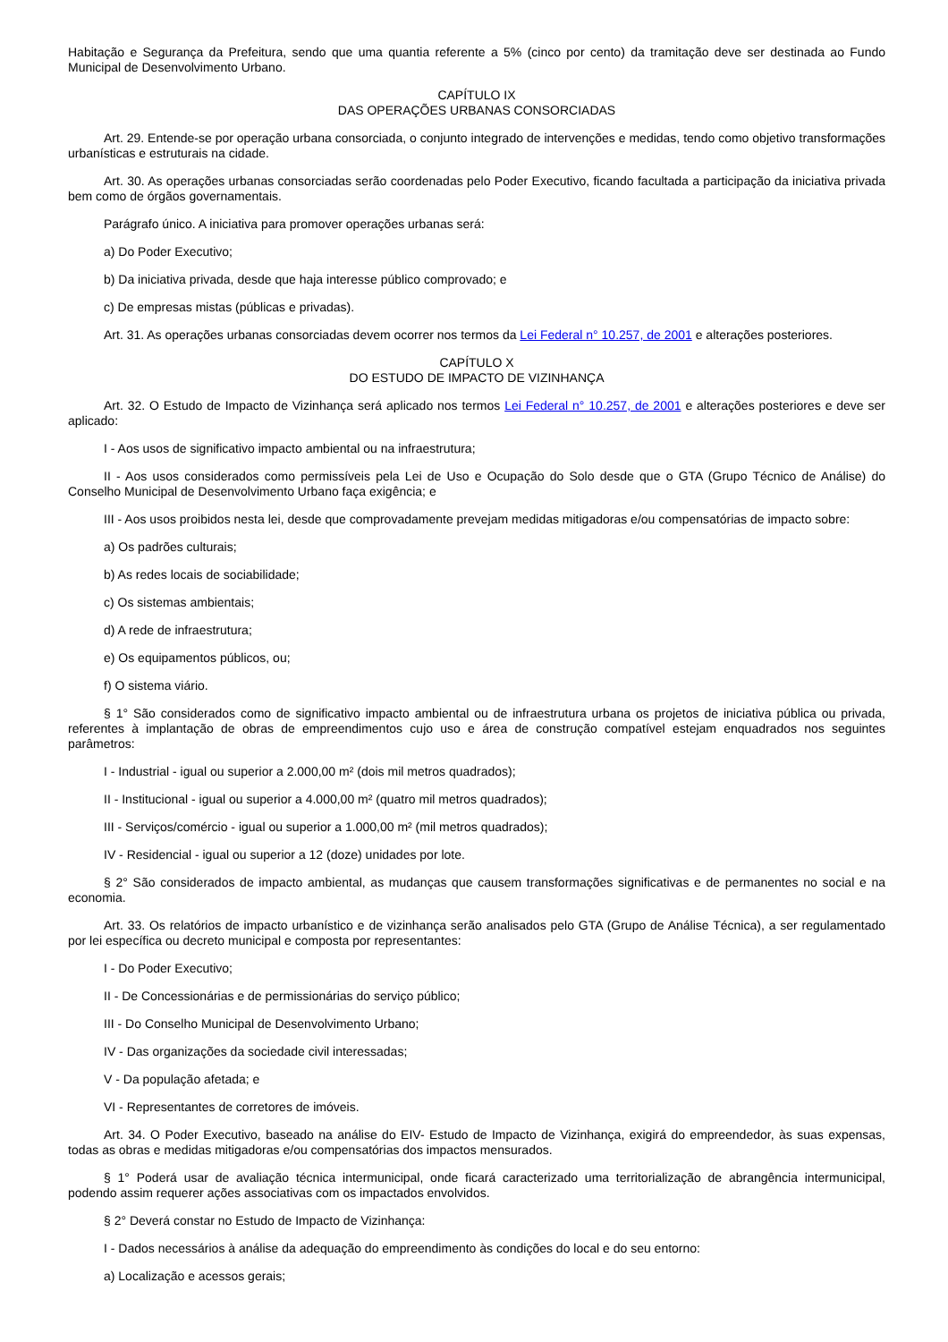Habitação e Segurança da Prefeitura, sendo que uma quantia referente a 5% (cinco por cento) da tramitação deve ser destinada ao Fundo Municipal de Desenvolvimento Urbano.
CAPÍTULO IX
DAS OPERAÇÕES URBANAS CONSORCIADAS
Art. 29. Entende-se por operação urbana consorciada, o conjunto integrado de intervenções e medidas, tendo como objetivo transformações urbanísticas e estruturais na cidade.
Art. 30. As operações urbanas consorciadas serão coordenadas pelo Poder Executivo, ficando facultada a participação da iniciativa privada bem como de órgãos governamentais.
Parágrafo único. A iniciativa para promover operações urbanas será:
a) Do Poder Executivo;
b) Da iniciativa privada, desde que haja interesse público comprovado; e
c) De empresas mistas (públicas e privadas).
Art. 31. As operações urbanas consorciadas devem ocorrer nos termos da Lei Federal n° 10.257, de 2001 e alterações posteriores.
CAPÍTULO X
DO ESTUDO DE IMPACTO DE VIZINHANÇA
Art. 32. O Estudo de Impacto de Vizinhança será aplicado nos termos Lei Federal n° 10.257, de 2001 e alterações posteriores e deve ser aplicado:
I - Aos usos de significativo impacto ambiental ou na infraestrutura;
II - Aos usos considerados como permissíveis pela Lei de Uso e Ocupação do Solo desde que o GTA (Grupo Técnico de Análise) do Conselho Municipal de Desenvolvimento Urbano faça exigência; e
III - Aos usos proibidos nesta lei, desde que comprovadamente prevejam medidas mitigadoras e/ou compensatórias de impacto sobre:
a) Os padrões culturais;
b) As redes locais de sociabilidade;
c) Os sistemas ambientais;
d) A rede de infraestrutura;
e) Os equipamentos públicos, ou;
f) O sistema viário.
§ 1° São considerados como de significativo impacto ambiental ou de infraestrutura urbana os projetos de iniciativa pública ou privada, referentes à implantação de obras de empreendimentos cujo uso e área de construção compatível estejam enquadrados nos seguintes parâmetros:
I - Industrial - igual ou superior a 2.000,00 m² (dois mil metros quadrados);
II - Institucional - igual ou superior a 4.000,00 m² (quatro mil metros quadrados);
III - Serviços/comércio - igual ou superior a 1.000,00 m² (mil metros quadrados);
IV - Residencial - igual ou superior a 12 (doze) unidades por lote.
§ 2° São considerados de impacto ambiental, as mudanças que causem transformações significativas e de permanentes no social e na economia.
Art. 33. Os relatórios de impacto urbanístico e de vizinhança serão analisados pelo GTA (Grupo de Análise Técnica), a ser regulamentado por lei específica ou decreto municipal e composta por representantes:
I - Do Poder Executivo;
II - De Concessionárias e de permissionárias do serviço público;
III - Do Conselho Municipal de Desenvolvimento Urbano;
IV - Das organizações da sociedade civil interessadas;
V - Da população afetada; e
VI - Representantes de corretores de imóveis.
Art. 34. O Poder Executivo, baseado na análise do EIV- Estudo de Impacto de Vizinhança, exigirá do empreendedor, às suas expensas, todas as obras e medidas mitigadoras e/ou compensatórias dos impactos mensurados.
§ 1° Poderá usar de avaliação técnica intermunicipal, onde ficará caracterizado uma territorialização de abrangência intermunicipal, podendo assim requerer ações associativas com os impactados envolvidos.
§ 2° Deverá constar no Estudo de Impacto de Vizinhança:
I - Dados necessários à análise da adequação do empreendimento às condições do local e do seu entorno:
a) Localização e acessos gerais;